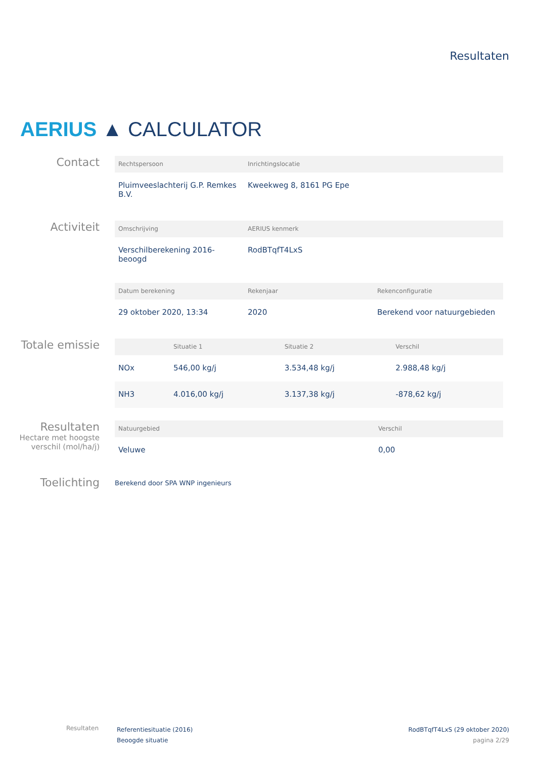Resultaten
AERIUS ▲ CALCULATOR
Contact
| Rechtspersoon | Inrichtingslocatie | |
| --- | --- | --- |
| Pluimveeslachterij G.P. Remkes B.V. | Kweekweg 8, 8161 PG Epe | |
Activiteit
| Omschrijving | AERIUS kenmerk | |
| --- | --- | --- |
| Verschilberekening 2016-beoogd | RodBTqfT4LxS | |
| Datum berekening | Rekenjaar | Rekenconfiguratie |
| --- | --- | --- |
| 29 oktober 2020, 13:34 | 2020 | Berekend voor natuurgebieden |
Totale emissie
| | Situatie 1 | Situatie 2 | Verschil |
| --- | --- | --- | --- |
| NOx | 546,00 kg/j | 3.534,48 kg/j | 2.988,48 kg/j |
| NH3 | 4.016,00 kg/j | 3.137,38 kg/j | -878,62 kg/j |
Resultaten
Hectare met hoogste verschil (mol/ha/j)
| Natuurgebied | Verschil |
| --- | --- |
| Veluwe | 0,00 |
Toelichting
Berekend door SPA WNP ingenieurs
Resultaten
Referentiesituatie (2016)
Beoogde situatie
RodBTqfT4LxS (29 oktober 2020)
pagina 2/29